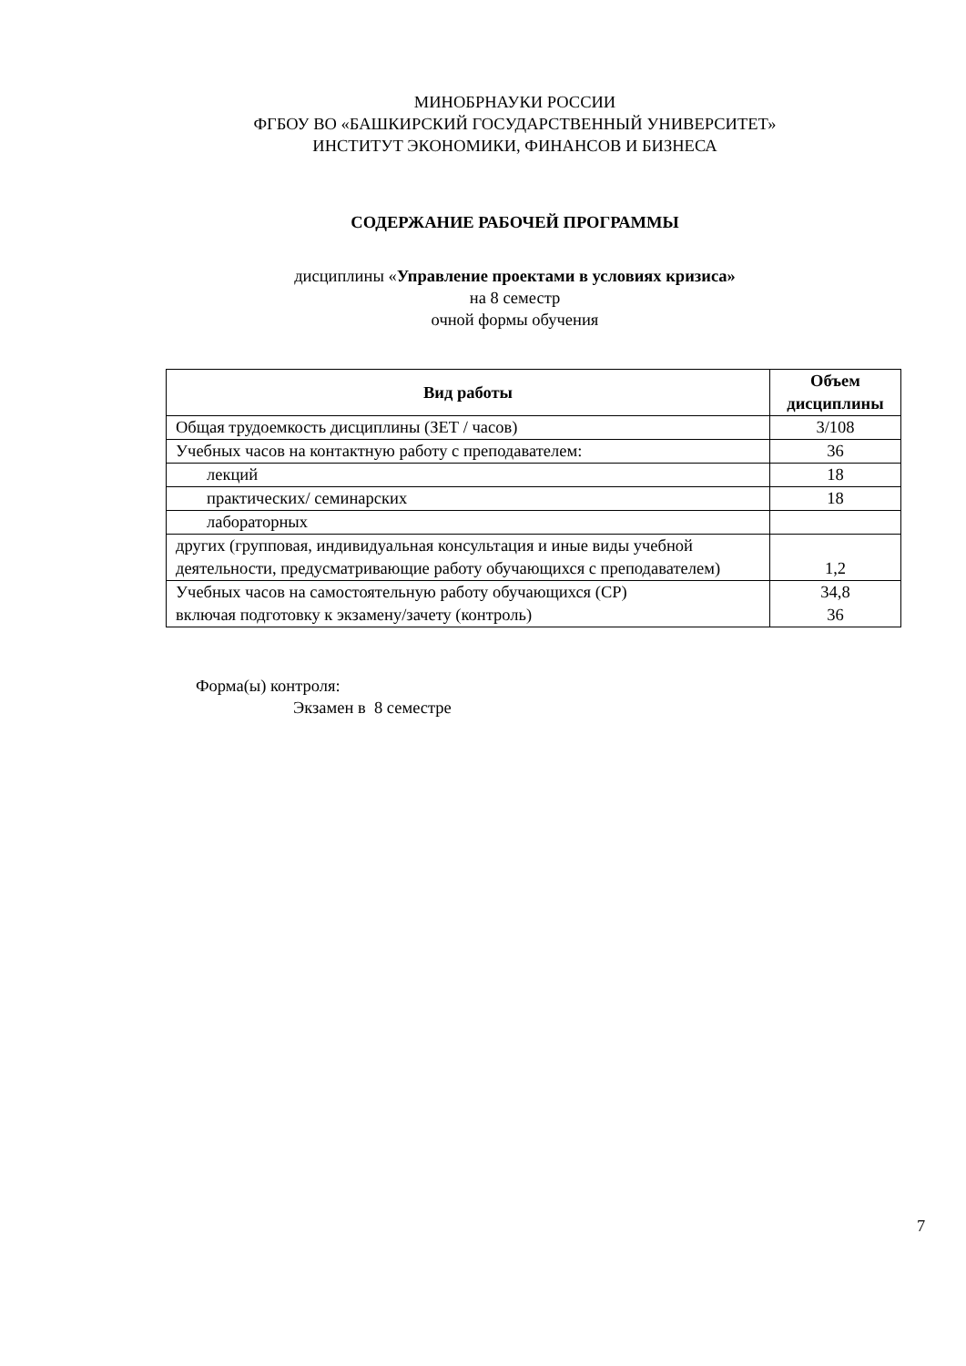МИНОБРНАУКИ РОССИИ
ФГБОУ ВО «БАШКИРСКИЙ ГОСУДАРСТВЕННЫЙ УНИВЕРСИТЕТ»
ИНСТИТУТ ЭКОНОМИКИ, ФИНАНСОВ И БИЗНЕСА
СОДЕРЖАНИЕ РАБОЧЕЙ ПРОГРАММЫ
дисциплины «Управление проектами в условиях кризиса»
на 8 семестр
очной формы обучения
| Вид работы | Объем дисциплины |
| --- | --- |
| Общая трудоемкость дисциплины (ЗЕТ / часов) | 3/108 |
| Учебных часов на контактную работу с преподавателем: | 36 |
| лекций | 18 |
| практических/ семинарских | 18 |
| лабораторных | |
| других (групповая, индивидуальная консультация и иные виды учебной деятельности, предусматривающие работу обучающихся с преподавателем) | 1,2 |
| Учебных часов на самостоятельную работу обучающихся (СР) включая подготовку к экзамену/зачету (контроль) | 34,8 36 |
Форма(ы) контроля:
Экзамен в 8 семестре
7